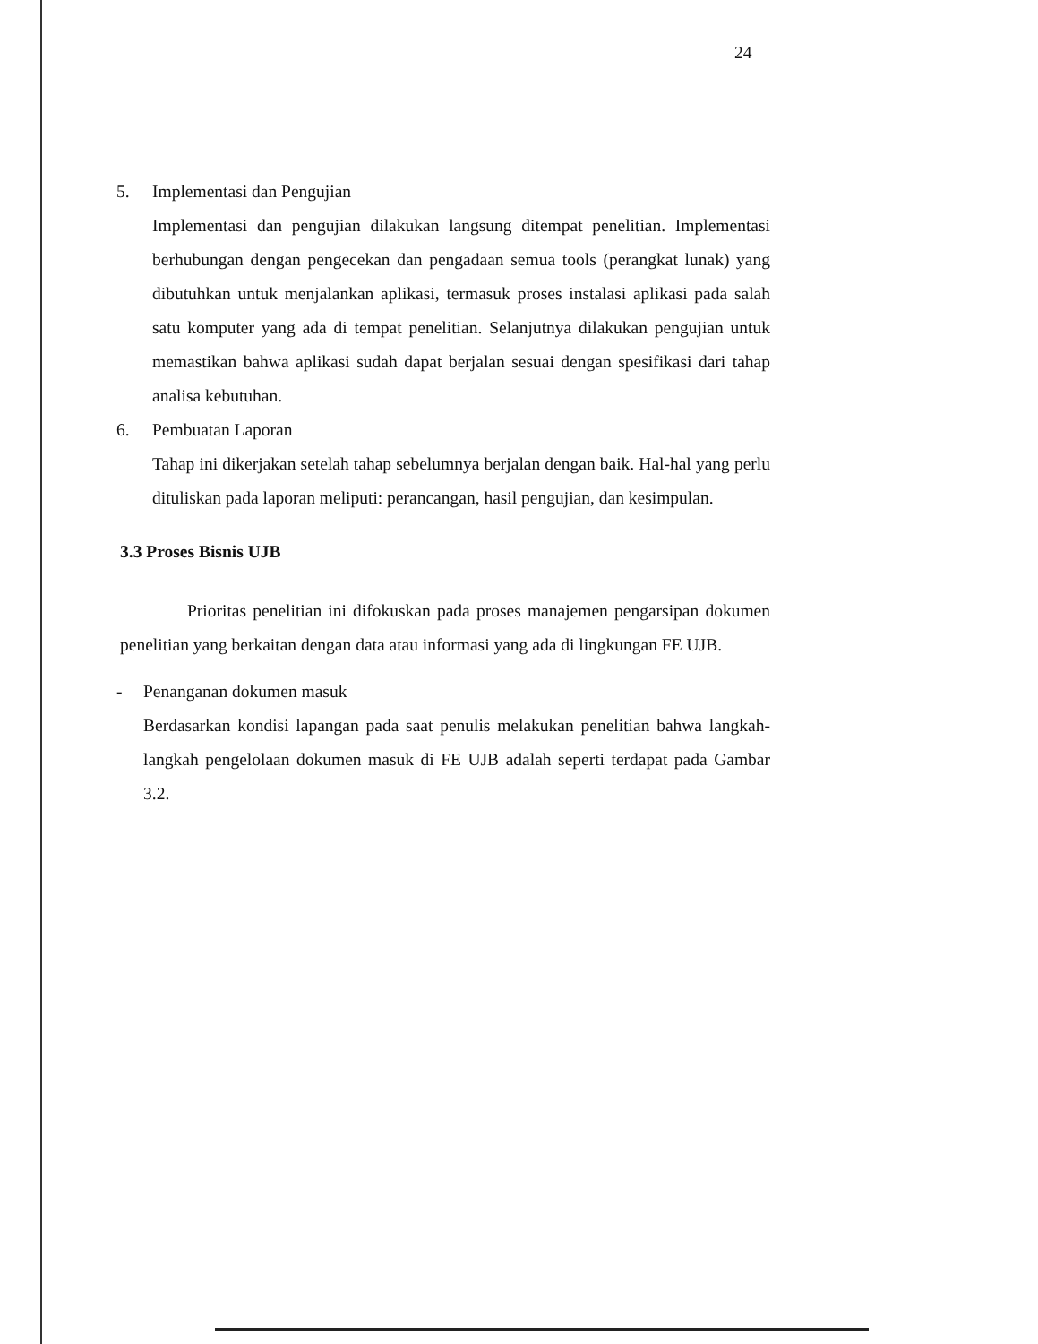24
5. Implementasi dan Pengujian
Implementasi dan pengujian dilakukan langsung ditempat penelitian. Implementasi berhubungan dengan pengecekan dan pengadaan semua tools (perangkat lunak) yang dibutuhkan untuk menjalankan aplikasi, termasuk proses instalasi aplikasi pada salah satu komputer yang ada di tempat penelitian. Selanjutnya dilakukan pengujian untuk memastikan bahwa aplikasi sudah dapat berjalan sesuai dengan spesifikasi dari tahap analisa kebutuhan.
6. Pembuatan Laporan
Tahap ini dikerjakan setelah tahap sebelumnya berjalan dengan baik. Hal-hal yang perlu dituliskan pada laporan meliputi: perancangan, hasil pengujian, dan kesimpulan.
3.3 Proses Bisnis UJB
Prioritas penelitian ini difokuskan pada proses manajemen pengarsipan dokumen penelitian yang berkaitan dengan data atau informasi yang ada di lingkungan FE UJB.
- Penanganan dokumen masuk
Berdasarkan kondisi lapangan pada saat penulis melakukan penelitian bahwa langkah-langkah pengelolaan dokumen masuk di FE UJB adalah seperti terdapat pada Gambar 3.2.